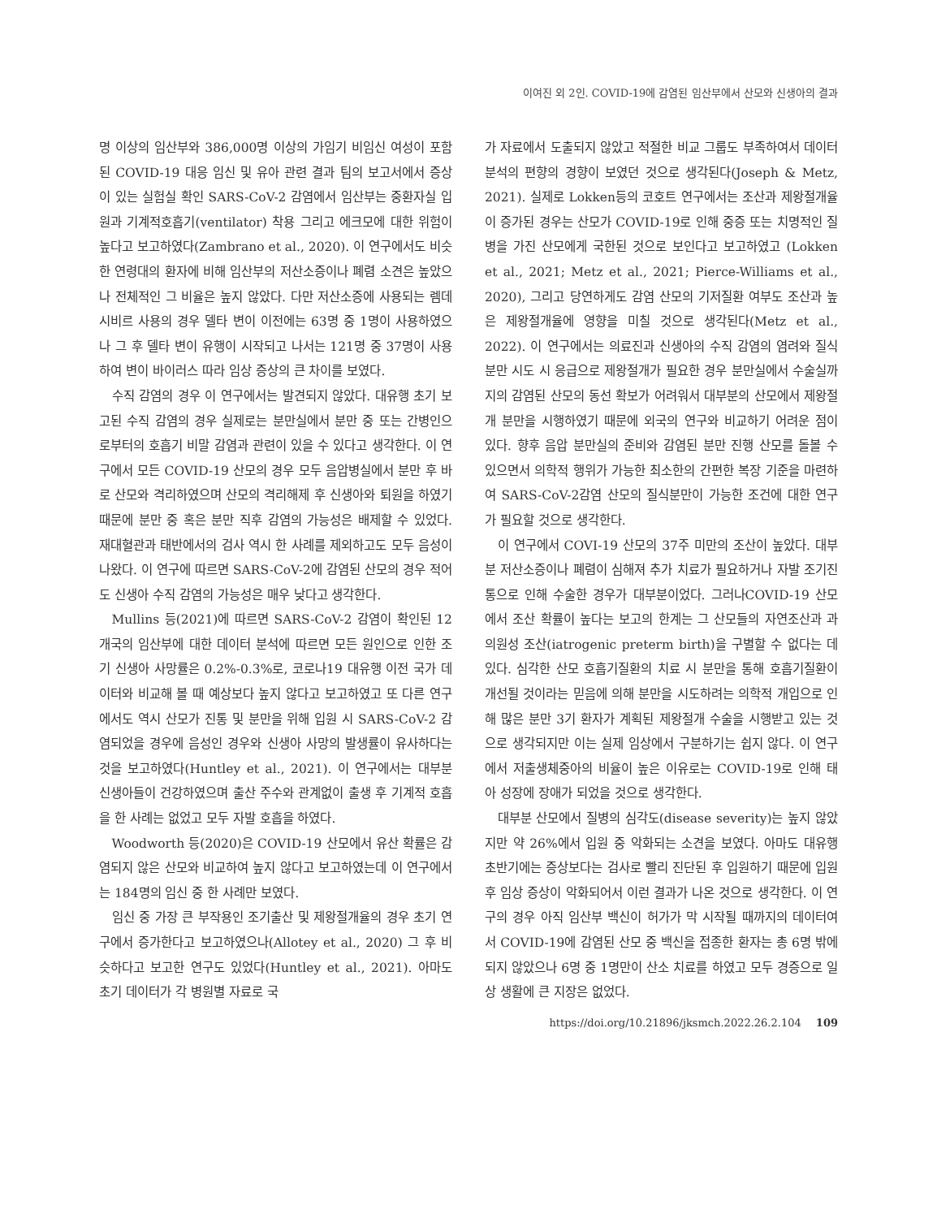이여진 외 2인. COVID-19에 감염된 임산부에서 산모와 신생아의 결과
명 이상의 임산부와 386,000명 이상의 가임기 비임신 여성이 포함된 COVID-19 대응 임신 및 유아 관련 결과 팀의 보고서에서 증상이 있는 실험실 확인 SARS-CoV-2 감염에서 임산부는 중환자실 입원과 기계적호흡기(ventilator) 착용 그리고 에크모에 대한 위험이 높다고 보고하였다(Zambrano et al., 2020). 이 연구에서도 비슷한 연령대의 환자에 비해 임산부의 저산소증이나 폐렴 소견은 높았으나 전체적인 그 비율은 높지 않았다. 다만 저산소증에 사용되는 렘데시비르 사용의 경우 델타 변이 이전에는 63명 중 1명이 사용하였으나 그 후 델타 변이 유행이 시작되고 나서는 121명 중 37명이 사용하여 변이 바이러스 따라 임상 증상의 큰 차이를 보였다.
수직 감염의 경우 이 연구에서는 발견되지 않았다. 대유행 초기 보고된 수직 감염의 경우 실제로는 분만실에서 분만 중 또는 간병인으로부터의 호흡기 비말 감염과 관련이 있을 수 있다고 생각한다. 이 연구에서 모든 COVID-19 산모의 경우 모두 음압병실에서 분만 후 바로 산모와 격리하였으며 산모의 격리해제 후 신생아와 퇴원을 하였기 때문에 분만 중 혹은 분만 직후 감염의 가능성은 배제할 수 있었다. 재대혈관과 태반에서의 검사 역시 한 사례를 제외하고도 모두 음성이 나왔다. 이 연구에 따르면 SARS-CoV-2에 감염된 산모의 경우 적어도 신생아 수직 감염의 가능성은 매우 낮다고 생각한다.
Mullins 등(2021)에 따르면 SARS-CoV-2 감염이 확인된 12개국의 임산부에 대한 데이터 분석에 따르면 모든 원인으로 인한 조기 신생아 사망률은 0.2%-0.3%로, 코로나19 대유행 이전 국가 데이터와 비교해 볼 때 예상보다 높지 않다고 보고하였고 또 다른 연구에서도 역시 산모가 진통 및 분만을 위해 입원 시 SARS-CoV-2 감염되었을 경우에 음성인 경우와 신생아 사망의 발생률이 유사하다는 것을 보고하였다(Huntley et al., 2021). 이 연구에서는 대부분 신생아들이 건강하였으며 출산 주수와 관계없이 출생 후 기계적 호흡을 한 사례는 없었고 모두 자발 호흡을 하였다.
Woodworth 등(2020)은 COVID-19 산모에서 유산 확률은 감염되지 않은 산모와 비교하여 높지 않다고 보고하였는데 이 연구에서는 184명의 임신 중 한 사례만 보였다.
임신 중 가장 큰 부작용인 조기출산 및 제왕절개율의 경우 초기 연구에서 증가한다고 보고하였으나(Allotey et al., 2020) 그 후 비슷하다고 보고한 연구도 있었다(Huntley et al., 2021). 아마도 초기 데이터가 각 병원별 자료로 국
가 자료에서 도출되지 않았고 적절한 비교 그룹도 부족하여서 데이터 분석의 편향의 경향이 보였던 것으로 생각된다(Joseph & Metz, 2021). 실제로 Lokken등의 코호트 연구에서는 조산과 제왕절개율이 증가된 경우는 산모가 COVID-19로 인해 중증 또는 치명적인 질병을 가진 산모에게 국한된 것으로 보인다고 보고하였고 (Lokken et al., 2021; Metz et al., 2021; Pierce-Williams et al., 2020), 그리고 당연하게도 감염 산모의 기저질환 여부도 조산과 높은 제왕절개율에 영향을 미칠 것으로 생각된다(Metz et al., 2022). 이 연구에서는 의료진과 신생아의 수직 감염의 염려와 질식분만 시도 시 응급으로 제왕절개가 필요한 경우 분만실에서 수술실까지의 감염된 산모의 동선 확보가 어려워서 대부분의 산모에서 제왕절개 분만을 시행하였기 때문에 외국의 연구와 비교하기 어려운 점이 있다. 향후 음압 분만실의 준비와 감염된 분만 진행 산모를 돌볼 수 있으면서 의학적 행위가 가능한 최소한의 간편한 복장 기준을 마련하여 SARS-CoV-2감염 산모의 질식분만이 가능한 조건에 대한 연구가 필요할 것으로 생각한다.
이 연구에서 COVI-19 산모의 37주 미만의 조산이 높았다. 대부분 저산소증이나 폐렴이 심해져 추가 치료가 필요하거나 자발 조기진통으로 인해 수술한 경우가 대부분이었다. 그러나COVID-19 산모에서 조산 확률이 높다는 보고의 한계는 그 산모들의 자연조산과 과의원성 조산(iatrogenic preterm birth)을 구별할 수 없다는 데 있다. 심각한 산모 호흡기질환의 치료 시 분만을 통해 호흡기질환이 개선될 것이라는 믿음에 의해 분만을 시도하려는 의학적 개입으로 인해 많은 분만 3기 환자가 계획된 제왕절개 수술을 시행받고 있는 것으로 생각되지만 이는 실제 임상에서 구분하기는 쉽지 않다. 이 연구에서 저출생체중아의 비율이 높은 이유로는 COVID-19로 인해 태아 성장에 장애가 되었을 것으로 생각한다.
대부분 산모에서 질병의 심각도(disease severity)는 높지 않았지만 약 26%에서 입원 중 악화되는 소견을 보였다. 아마도 대유행 초반기에는 증상보다는 검사로 빨리 진단된 후 입원하기 때문에 입원 후 임상 증상이 악화되어서 이런 결과가 나온 것으로 생각한다. 이 연구의 경우 아직 임산부 백신이 허가가 막 시작될 때까지의 데이터여서 COVID-19에 감염된 산모 중 백신을 접종한 환자는 총 6명 밖에 되지 않았으나 6명 중 1명만이 산소 치료를 하였고 모두 경증으로 일상 생활에 큰 지장은 없었다.
https://doi.org/10.21896/jksmch.2022.26.2.104 109